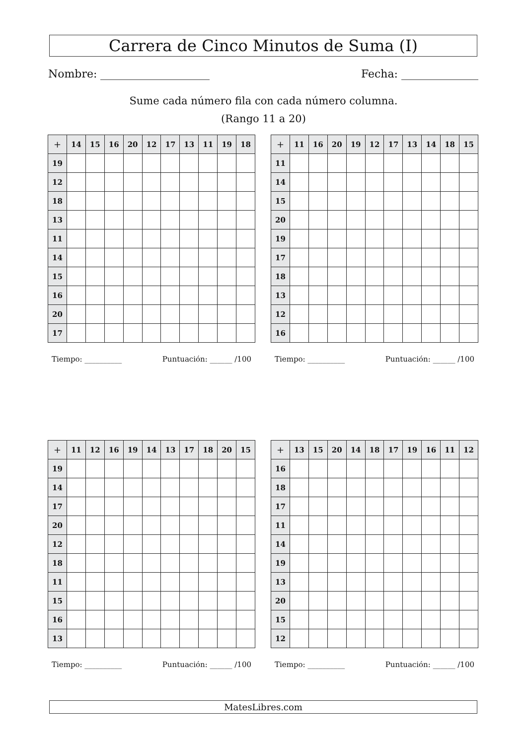Carrera de Cinco Minutos de Suma (I)
Nombre: Fecha:
Sume cada número fila con cada número columna.
(Rango 11 a 20)
| + | 14 | 15 | 16 | 20 | 12 | 17 | 13 | 11 | 19 | 18 |
| --- | --- | --- | --- | --- | --- | --- | --- | --- | --- | --- |
| 19 | | | | | | | | | | |
| 12 | | | | | | | | | | |
| 18 | | | | | | | | | | |
| 13 | | | | | | | | | | |
| 11 | | | | | | | | | | |
| 14 | | | | | | | | | | |
| 15 | | | | | | | | | | |
| 16 | | | | | | | | | | |
| 20 | | | | | | | | | | |
| 17 | | | | | | | | | | |
Tiempo: __________ Puntuación: ______ /100
| + | 11 | 16 | 20 | 19 | 12 | 17 | 13 | 14 | 18 | 15 |
| --- | --- | --- | --- | --- | --- | --- | --- | --- | --- | --- |
| 11 | | | | | | | | | | |
| 14 | | | | | | | | | | |
| 15 | | | | | | | | | | |
| 20 | | | | | | | | | | |
| 19 | | | | | | | | | | |
| 17 | | | | | | | | | | |
| 18 | | | | | | | | | | |
| 13 | | | | | | | | | | |
| 12 | | | | | | | | | | |
| 16 | | | | | | | | | | |
Tiempo: __________ Puntuación: ______ /100
| + | 11 | 12 | 16 | 19 | 14 | 13 | 17 | 18 | 20 | 15 |
| --- | --- | --- | --- | --- | --- | --- | --- | --- | --- | --- |
| 19 | | | | | | | | | | |
| 14 | | | | | | | | | | |
| 17 | | | | | | | | | | |
| 20 | | | | | | | | | | |
| 12 | | | | | | | | | | |
| 18 | | | | | | | | | | |
| 11 | | | | | | | | | | |
| 15 | | | | | | | | | | |
| 16 | | | | | | | | | | |
| 13 | | | | | | | | | | |
Tiempo: __________ Puntuación: ______ /100
| + | 13 | 15 | 20 | 14 | 18 | 17 | 19 | 16 | 11 | 12 |
| --- | --- | --- | --- | --- | --- | --- | --- | --- | --- | --- |
| 16 | | | | | | | | | | |
| 18 | | | | | | | | | | |
| 17 | | | | | | | | | | |
| 11 | | | | | | | | | | |
| 14 | | | | | | | | | | |
| 19 | | | | | | | | | | |
| 13 | | | | | | | | | | |
| 20 | | | | | | | | | | |
| 15 | | | | | | | | | | |
| 12 | | | | | | | | | | |
Tiempo: __________ Puntuación: ______ /100
MatesLibres.com